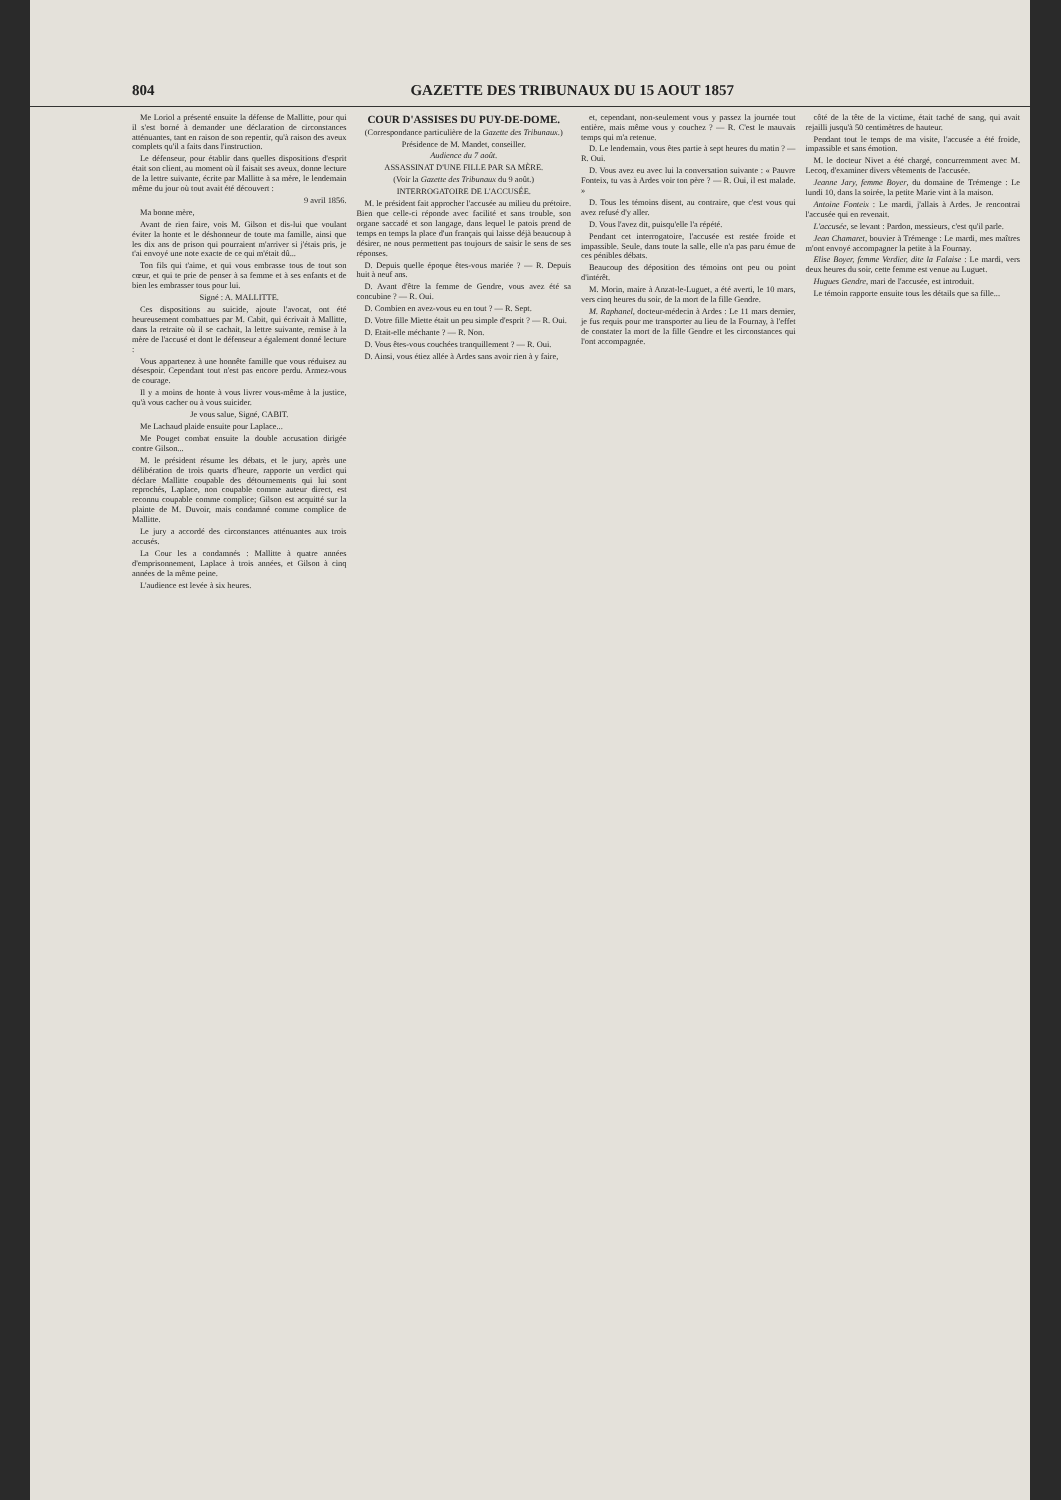804 GAZETTE DES TRIBUNAUX DU 15 AOUT 1857
Me Loriol a présenté ensuite la défense de Mallitte, pour qui il s'est borné à demander une déclaration de circonstances atténuantes, tant en raison de son repentir, qu'à raison des aveux complets qu'il a faits dans l'instruction.
Le défenseur, pour établir dans quelles dispositions d'esprit était son client, au moment où il faisait ses aveux, donne lecture de la lettre suivante, écrite par Mallitte à sa mère, le lendemain même du jour où tout avait été découvert :
9 avril 1856.
Ma bonne mère,
Avant de rien faire, vois M. Gilson et dis-lui que voulant éviter la honte et le déshonneur de toute ma famille, ainsi que les dix ans de prison qui pourraient m'arriver si j'étais pris, je t'ai envoyé une note exacte de ce qui m'était dû...
Ton fils qui t'aime, et qui vous embrasse tous de tout son cœur, et qui te prie de penser à sa femme et à ses enfants et de bien les embrasser tous pour lui.
Signé : A. MALLITTE.
Ces dispositions au suicide, ajoute l'avocat, ont été heureusement combattues par M. Cabit, qui écrivait à Mallitte, dans la retraite où il se cachait, la lettre suivante, remise à la mère de l'accusé et dont le défenseur a également donné lecture :
Vous appartenez à une honnête famille que vous réduisez au désespoir. Cependant tout n'est pas encore perdu. Armez-vous de courage.
Il y a moins de honte à vous livrer vous-même à la justice, qu'à vous cacher ou à vous suicider.
Je vous salue, Signé, CABIT.
Me Lachaud plaide ensuite pour Laplace...
Me Pouget combat ensuite la double accusation dirigée contre Gilson...
M. le président résume les débats, et le jury, après une délibération de trois quarts d'heure, rapporte un verdict qui déclare Mallitte coupable des détournements qui lui sont reprochés, Laplace, non coupable comme auteur direct, est reconnu coupable comme complice; Gilson est acquitté sur la plainte de M. Duvoir, mais condamné comme complice de Mallitte.
Le jury a accordé des circonstances atténuantes aux trois accusés.
La Cour les a condamnés : Mallitte à quatre années d'emprisonnement, Laplace à trois années, et Gilson à cinq années de la même peine.
L'audience est levée à six heures.
COUR D'ASSISES DU PUY-DE-DOME.
(Correspondance particulière de la Gazette des Tribunaux.)
Présidence de M. Mandet, conseiller.
Audience du 7 août.
ASSASSINAT D'UNE FILLE PAR SA MÈRE.
(Voir la Gazette des Tribunaux du 9 août.)
INTERROGATOIRE DE L'ACCUSÉE.
M. le président fait approcher l'accusée au milieu du prétoire. Bien que celle-ci réponde avec facilité et sans trouble, son organe saccadé et son langage, dans lequel le patois prend de temps en temps la place d'un français qui laisse déjà beaucoup à désirer, ne nous permettent pas toujours de saisir le sens de ses réponses.
D. Depuis quelle époque êtes-vous mariée ? — R. Depuis huit à neuf ans.
D. Avant d'être la femme de Gendre, vous avez été sa concubine ? — R. Oui.
D. Combien en avez-vous eu en tout ? — R. Sept.
D. Votre fille Miette était un peu simple d'esprit ? — R. Oui.
D. Etait-elle méchante ? — R. Non.
D. Vous êtes-vous couchées tranquillement ? — R. Oui.
D. Ainsi, vous étiez allée à Ardes sans avoir rien à y faire,
et, cependant, non-seulement vous y passez la journée tout entière, mais même vous y couchez ? — R. C'est le mauvais temps qui m'a retenue.
D. Le lendemain, vous êtes partie à sept heures du matin ? — R. Oui.
D. Vous avez eu avec lui la conversation suivante : « Pauvre Fonteix, tu vas à Ardes voir ton père ? — R. Oui, il est malade. »
D. Tous les témoins disent, au contraire, que c'est vous qui avez refusé d'y aller.
D. Vous l'avez dit, puisqu'elle l'a répété.
Pendant cet interrogatoire, l'accusée est restée froide et impassible. Seule, dans toute la salle, elle n'a pas paru émue de ces pénibles débats.
Beaucoup des déposition des témoins ont peu ou point d'intérêt.
M. Morin, maire à Anzat-le-Luguet, a été averti, le 10 mars, vers cinq heures du soir, de la mort de la fille Gendre.
M. Raphanel, docteur-médecin à Ardes : Le 11 mars dernier, je fus requis pour me transporter au lieu de la Fournay, à l'effet de constater la mort de la fille Gendre et les circonstances qui l'ont accompagnée.
côté de la tête de la victime, était taché de sang, qui avait rejailli jusqu'à 50 centimètres de hauteur.
Pendant tout le temps de ma visite, l'accusée a été froide, impassible et sans émotion.
M. le docteur Nivet a été chargé, concurremment avec M. Lecoq, d'examiner divers vêtements de l'accusée.
Jeanne Jary, femme Boyer, du domaine de Trémenge : Le lundi 10, dans la soirée, la petite Marie vint à la maison.
Antoine Fonteix : Le mardi, j'allais à Ardes. Je rencontrai l'accusée qui en revenait.
L'accusée, se levant : Pardon, messieurs, c'est qu'il parle.
Jean Chamaret, bouvier à Trémenge : Le mardi, mes maîtres m'ont envoyé accompagner la petite à la Fournay.
Elise Boyer, femme Verdier, dite la Falaise : Le mardi, vers deux heures du soir, cette femme est venue au Luguet.
Hugues Gendre, mari de l'accusée, est introduit.
Le témoin rapporte ensuite tous les détails que sa fille...